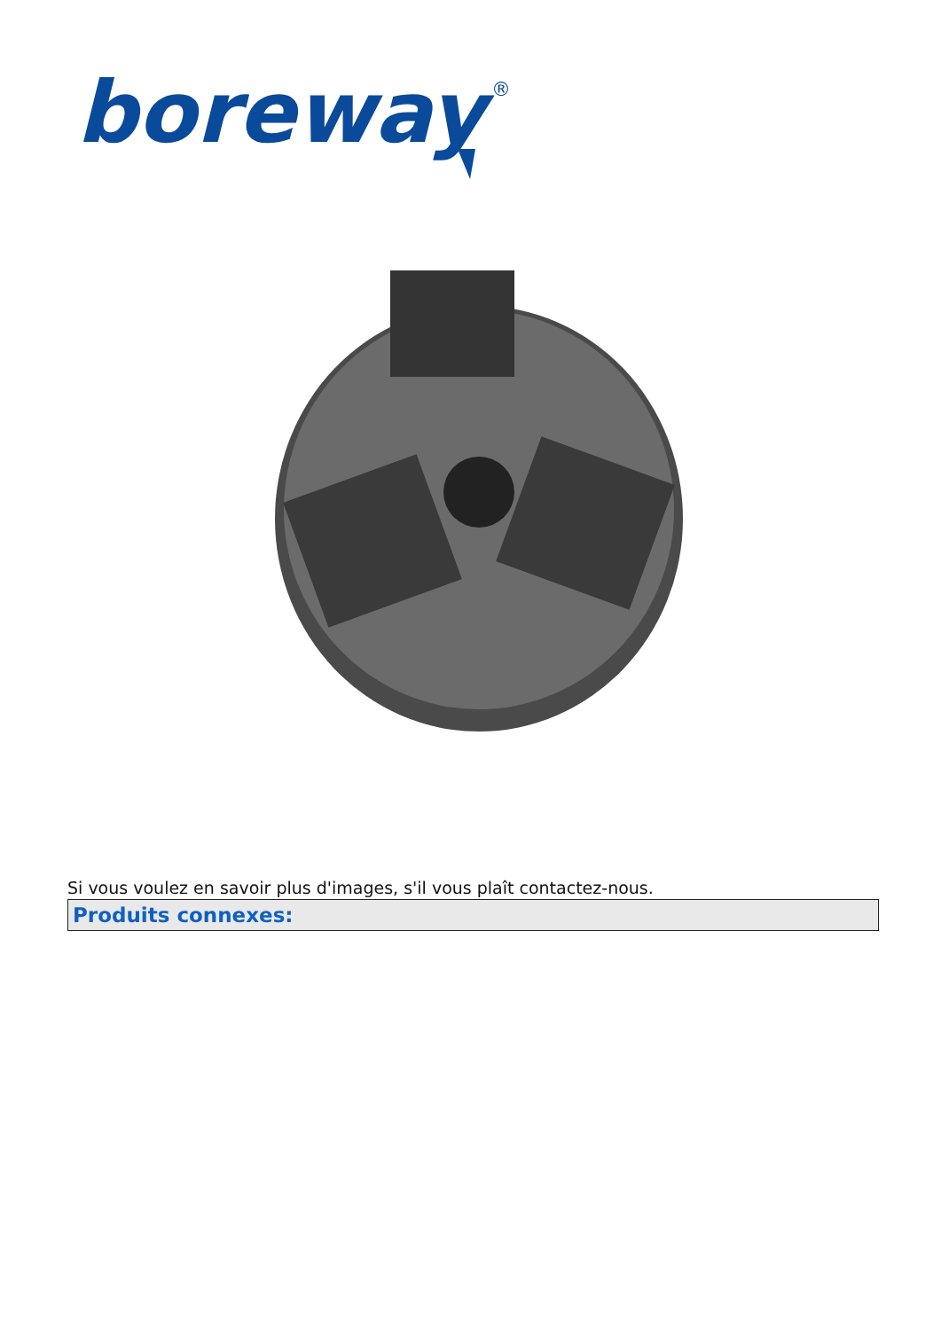boreway
®
Si vous voulez en savoir plus d'images, s'il vous plaît contactez-nous.
Produits connexes: